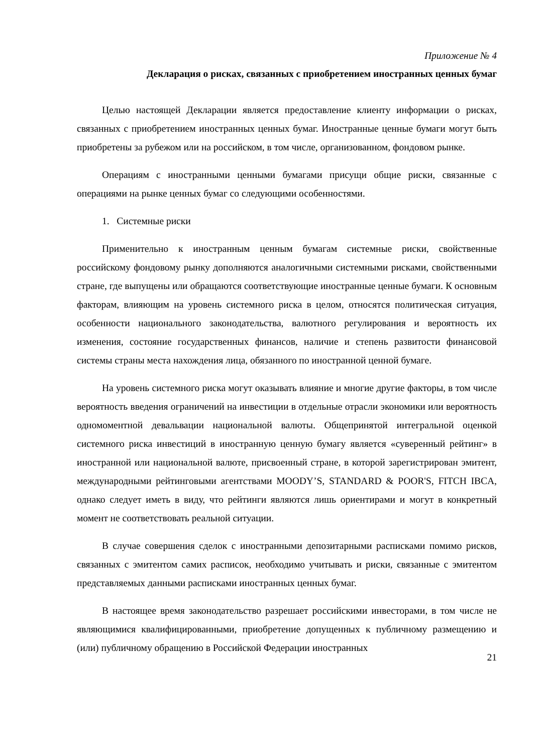Приложение № 4
Декларация о рисках, связанных с приобретением иностранных ценных бумаг
Целью настоящей Декларации является предоставление клиенту информации о рисках, связанных с приобретением иностранных ценных бумаг. Иностранные ценные бумаги могут быть приобретены за рубежом или на российском, в том числе, организованном, фондовом рынке.
Операциям с иностранными ценными бумагами присущи общие риски, связанные с операциями на рынке ценных бумаг со следующими особенностями.
1. Системные риски
Применительно к иностранным ценным бумагам системные риски, свойственные российскому фондовому рынку дополняются аналогичными системными рисками, свойственными стране, где выпущены или обращаются соответствующие иностранные ценные бумаги. К основным факторам, влияющим на уровень системного риска в целом, относятся политическая ситуация, особенности национального законодательства, валютного регулирования и вероятность их изменения, состояние государственных финансов, наличие и степень развитости финансовой системы страны места нахождения лица, обязанного по иностранной ценной бумаге.
На уровень системного риска могут оказывать влияние и многие другие факторы, в том числе вероятность введения ограничений на инвестиции в отдельные отрасли экономики или вероятность одномоментной девальвации национальной валюты. Общепринятой интегральной оценкой системного риска инвестиций в иностранную ценную бумагу является «суверенный рейтинг» в иностранной или национальной валюте, присвоенный стране, в которой зарегистрирован эмитент, международными рейтинговыми агентствами MOODY’S, STANDARD & POOR'S, FITCH IBCA, однако следует иметь в виду, что рейтинги являются лишь ориентирами и могут в конкретный момент не соответствовать реальной ситуации.
В случае совершения сделок с иностранными депозитарными расписками помимо рисков, связанных с эмитентом самих расписок, необходимо учитывать и риски, связанные с эмитентом представляемых данными расписками иностранных ценных бумаг.
В настоящее время законодательство разрешает российскими инвесторами, в том числе не являющимися квалифицированными, приобретение допущенных к публичному размещению и (или) публичному обращению в Российской Федерации иностранных
21